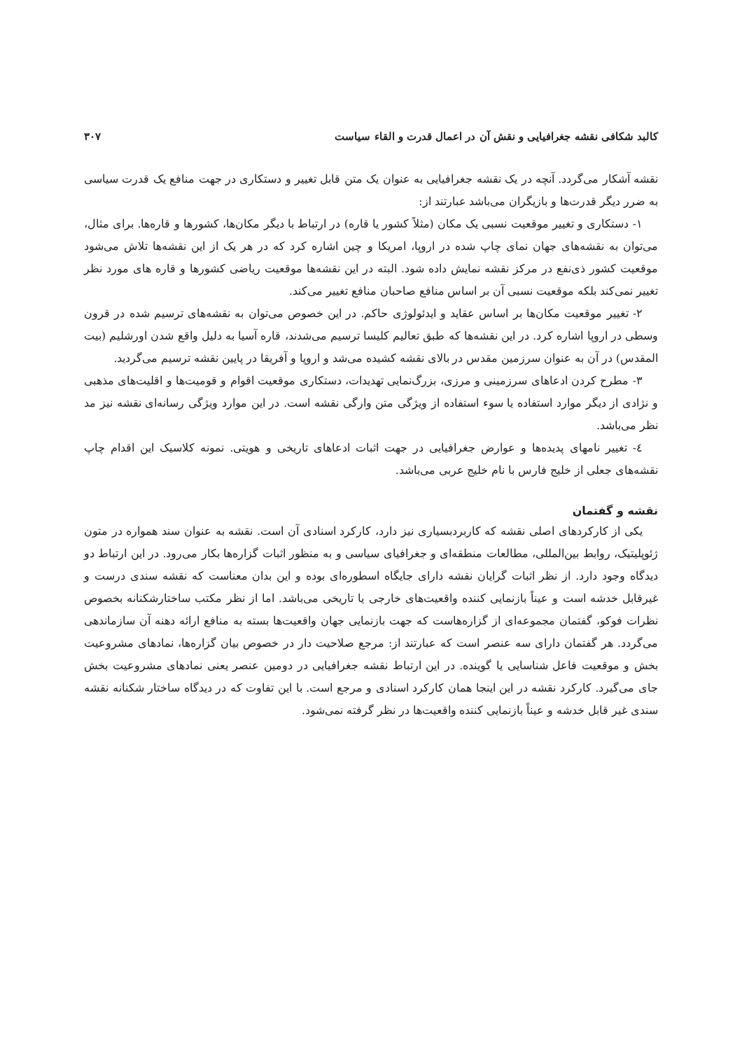کالبد شکافی نقشه جغرافیایی و نقش آن در اعمال قدرت و القاء سیاست ۳۰۷
نقشه آشکار می‌گردد. آنچه در یک نقشه جغرافیایی به عنوان یک متن قابل تغییر و دستکاری در جهت منافع یک قدرت سیاسی به ضرر دیگر قدرت‌ها و بازیگران می‌باشد عبارتند از:
۱- دستکاری و تغییر موقعیت نسبی یک مکان (مثلاً کشور یا قاره) در ارتباط با دیگر مکان‌ها، کشورها و قاره‌ها. برای مثال، می‌توان به نقشه‌های جهان نمای چاپ شده در اروپا، امریکا و چین اشاره کرد که در هر یک از این نقشه‌ها تلاش می‌شود موقعیت کشور ذی‌نفع در مرکز نقشه نمایش داده شود. البته در این نقشه‌ها موقعیت ریاضی کشورها و قاره های مورد نظر تغییر نمی‌کند بلکه موقعیت نسبی آن بر اساس منافع صاحبان منافع تغییر می‌کند.
۲- تغییر موقعیت مکان‌ها بر اساس عقاید و ایدئولوژی حاکم. در این خصوص می‌توان به نقشه‌های ترسیم شده در قرون وسطی در اروپا اشاره کرد. در این نقشه‌ها که طبق تعالیم کلیسا ترسیم می‌شدند، قاره آسیا به دلیل واقع شدن اورشلیم (بیت المقدس) در آن به عنوان سرزمین مقدس در بالای نقشه کشیده می‌شد و اروپا و آفریقا در پایین نقشه ترسیم می‌گردید.
۳- مطرح کردن ادعاهای سرزمینی و مرزی، بزرگ‌نمایی تهدیدات، دستکاری موقعیت اقوام و قومیت‌ها و اقلیت‌های مذهبی و نژادی از دیگر موارد استفاده یا سوء استفاده از ویژگی متن وارگی نقشه است. در این موارد ویژگی رسانه‌ای نقشه نیز مد نظر می‌باشد.
٤- تغییر نامهای پدیده‌ها و عوارض جغرافیایی در جهت اثبات ادعاهای تاریخی و هویتی. نمونه کلاسیک این اقدام چاپ نقشه‌های جعلی از خلیج فارس با نام خلیج عربی می‌باشد.
نقشه و گفتمان
یکی از کارکردهای اصلی نقشه که کاربردبسیاری نیز دارد، کارکرد اسنادی آن است. نقشه به عنوان سند همواره در متون ژئوپلیتیک، روابط بین‌المللی، مطالعات منطقه‌ای و جغرافیای سیاسی و به منظور اثبات گزاره‌ها بکار می‌رود. در این ارتباط دو دیدگاه وجود دارد. از نظر اثبات گرایان نقشه دارای جایگاه اسطوره‌ای بوده و این بدان معناست که نقشه سندی درست و غیرقابل خدشه است و عیناً بازنمایی کننده واقعیت‌های خارجی یا تاریخی می‌باشد. اما از نظر مکتب ساختارشکنانه بخصوص نظرات فوکو، گفتمان مجموعه‌ای از گزاره‌هاست که جهت بازنمایی جهان واقعیت‌ها بسته به منافع ارائه دهنه آن سازماندهی می‌گردد. هر گفتمان دارای سه عنصر است که عبارتند از: مرجع صلاحیت دار در خصوص بیان گزاره‌ها، نمادهای مشروعیت بخش و موقعیت فاعل شناسایی یا گوینده. در این ارتباط نقشه جغرافیایی در دومین عنصر یعنی نمادهای مشروعیت بخش جای می‌گیرد. کارکرد نقشه در این اینجا همان کارکرد اسنادی و مرجع است. با این تفاوت که در دیدگاه ساختار شکنانه نقشه سندی غیر قابل خدشه و عیناً بازنمایی کننده واقعیت‌ها در نظر گرفته نمی‌شود.